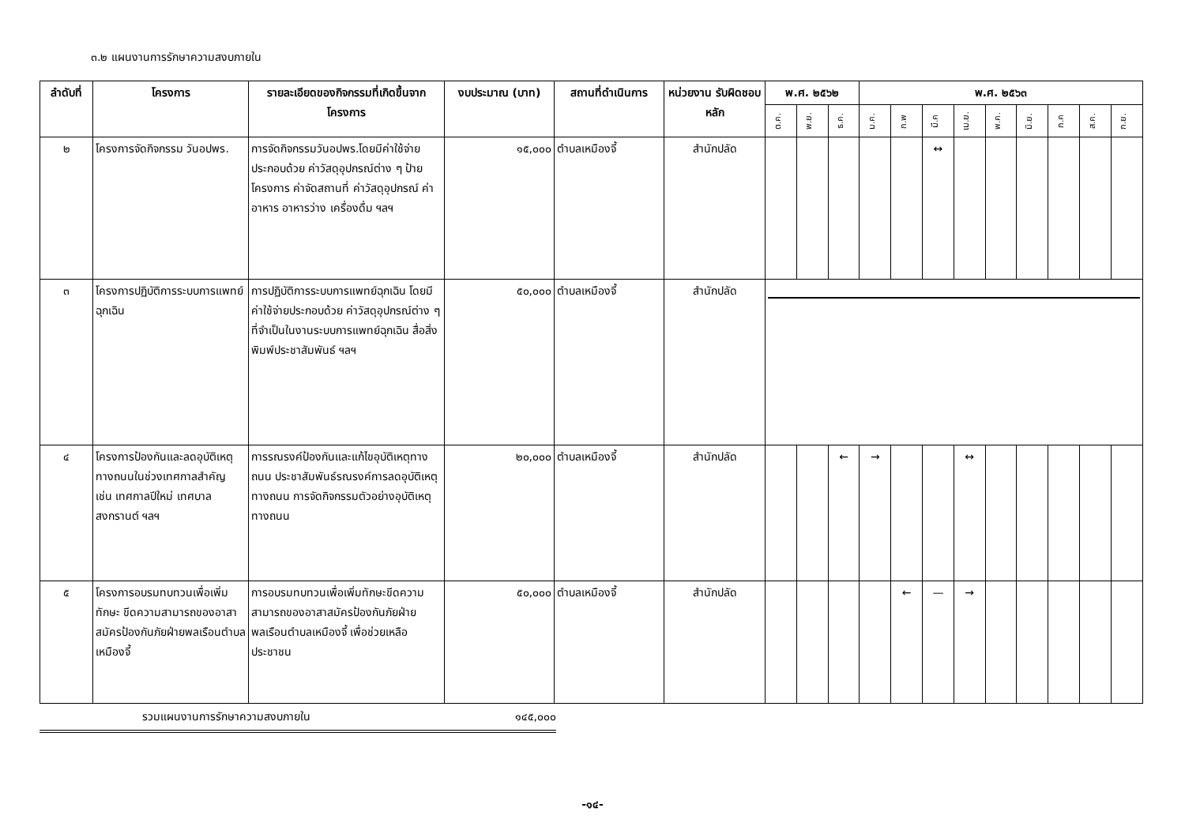๓.๒ แผนงานการรักษาความสงบภายใน
| ลำดับที่ | โครงการ | รายละเอียดของกิจกรรมที่เกิดขึ้นจากโครงการ | งบประมาณ (บาท) | สถานที่ดำเนินการ | หน่วยงาน รับผิดชอบหลัก | พ.ศ. ๒๕๖๒ | | | พ.ศ. ๒๕๖๓ | | | | | | | | |
| --- | --- | --- | --- | --- | --- | --- | --- | --- | --- | --- | --- | --- | --- | --- | --- | --- | --- |
| | | | | | | ต.ค. | พ.ย. | ธ.ค. | ม.ค. | ก.พ | มี.ค | เม.ย. | พ.ค. | มิ.ย. | ก.ค | ส.ค. | ก.ย. |
| ๒ | โครงการจัดกิจกรรม วันอปพร. | การจัดกิจกรรมวันอปพร.โดยมีค่าใช้จ่ายประกอบด้วย ค่าวัสดุอุปกรณ์ต่าง ๆ ป้ายโครงการ ค่าจัดสถานที่ ค่าวัสดุอุปกรณ์ ค่าอาหาร อาหารว่าง เครื่องดื่ม ฯลฯ | ๑๕,๐๐๐ | ตำบลเหมืองจี้ | สำนักปลัด | | | | | | ↔ | | | | | | |
| ๓ | โครงการปฏิบัติการระบบการแพทย์ฉุกเฉิน | การปฏิบัติการระบบการแพทย์ฉุกเฉิน โดยมีค่าใช้จ่ายประกอบด้วย ค่าวัสดุอุปกรณ์ต่าง ๆ ที่จำเป็นในงานระบบการแพทย์ฉุกเฉิน สื่อสิ่งพิมพ์ประชาสัมพันธ์ ฯลฯ | ๕๐,๐๐๐ | ตำบลเหมืองจี้ | สำนักปลัด | | | | | | | | | | | | |
| ๔ | โครงการป้องกันและลดอุบัติเหตุทางถนนในช่วงเทศกาลสำคัญ เช่น เทศกาลปีใหม่ เทศบาล สงกรานต์ ฯลฯ | การรณรงค์ป้องกันและแก้ไขอุบัติเหตุทางถนน ประชาสัมพันธ์รณรงค์การลดอุบัติเหตุทางถนน การจัดกิจกรรมตัวอย่างอุบัติเหตุทางถนน | ๒๐,๐๐๐ | ตำบลเหมืองจี้ | สำนักปลัด | | | ← | → | | | ↔ | | | | | |
| ๕ | โครงการอบรมทบทวนเพื่อเพิ่มทักษะ ขีดความสามารถของอาสาสมัครป้องกันภัยฝ่ายพลเรือนตำบลเหมืองจี้ | การอบรมทบทวนเพื่อเพิ่มทักษะขีดความสามารถของอาสาสมัครป้องกันภัยฝ่ายพลเรือนตำบลเหมืองจี้ เพื่อช่วยเหลือประชาชน | ๕๐,๐๐๐ | ตำบลเหมืองจี้ | สำนักปลัด | | | | | ← | — | → | | | | | |
รวมแผนงานการรักษาความสงบภายใน ๑๔๕,๐๐๐
-๑๔-